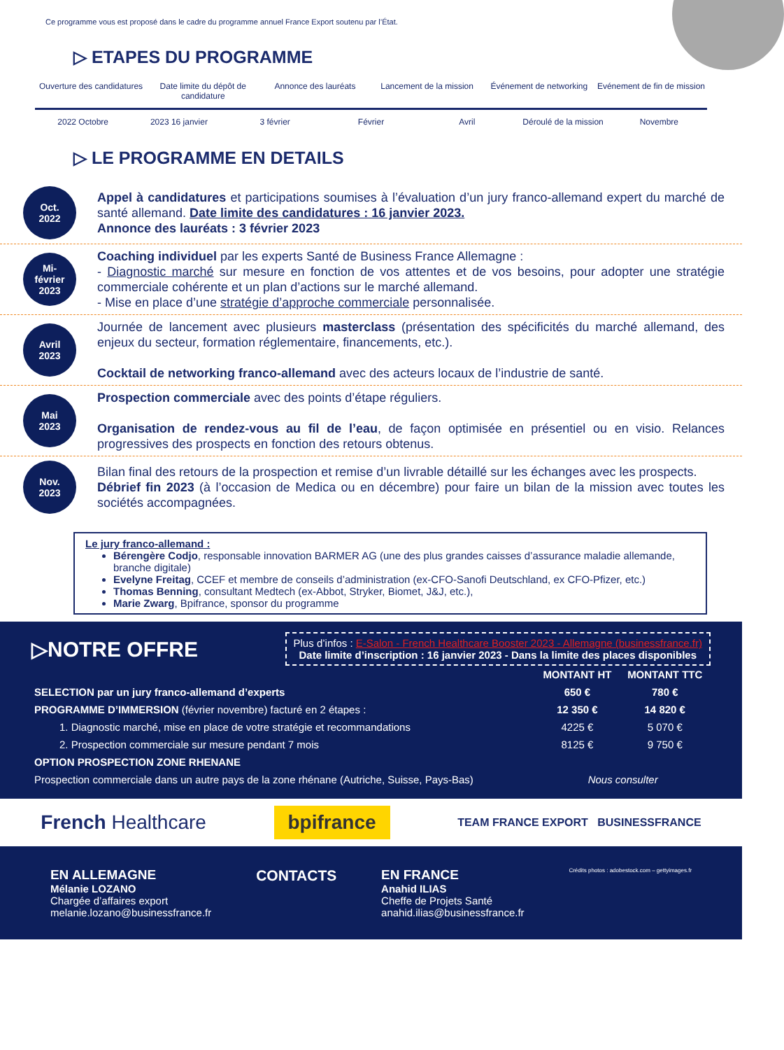Ce programme vous est proposé dans le cadre du programme annuel France Export soutenu par l’État.
▷ ETAPES DU PROGRAMME
Ouverture des candidatures Date limite du dépôt de candidature
Annonce des lauréats Lancement de la mission Événement de networking Evénement de fin de mission
2022 Octobre 2023 16 janvier 3 février Février Avril Déroulé de la mission Novembre
▷ LE PROGRAMME EN DETAILS
Oct.
2022
Appel à candidatures et participations soumises à l’évaluation d’un jury franco-allemand expert du marché de santé allemand. Date limite des candidatures : 16 janvier 2023.
Annonce des lauréats : 3 février 2023
Mi-
février
2023
Coaching individuel par les experts Santé de Business France Allemagne :
- Diagnostic marché sur mesure en fonction de vos attentes et de vos besoins, pour adopter une stratégie commerciale cohérente et un plan d’actions sur le marché allemand.
- Mise en place d’une stratégie d’approche commerciale personnalisée.
Avril
2023
Journée de lancement avec plusieurs masterclass (présentation des spécificités du marché allemand, des enjeux du secteur, formation réglementaire, financements, etc.).
Cocktail de networking franco-allemand avec des acteurs locaux de l’industrie de santé.
Mai
2023
Prospection commerciale avec des points d’étape réguliers.
Organisation de rendez-vous au fil de l’eau, de façon optimisée en présentiel ou en visio. Relances progressives des prospects en fonction des retours obtenus.
Nov.
2023
Bilan final des retours de la prospection et remise d’un livrable détaillé sur les échanges avec les prospects.
Débrief fin 2023 (à l’occasion de Medica ou en décembre) pour faire un bilan de la mission avec toutes les sociétés accompagnées.
Le jury franco-allemand :
Bérengère Codjo, responsable innovation BARMER AG (une des plus grandes caisses d’assurance maladie allemande, branche digitale)
Evelyne Freitag, CCEF et membre de conseils d’administration (ex-CFO-Sanofi Deutschland, ex CFO-Pfizer, etc.)
Thomas Benning, consultant Medtech (ex-Abbot, Stryker, Biomet, J&J, etc.),
Marie Zwarg, Bpifrance, sponsor du programme
▷NOTRE OFFRE
Plus d’infos : E-Salon - French Healthcare Booster 2023 - Allemagne (businessfrance.fr)
Date limite d’inscription : 16 janvier 2023 - Dans la limite des places disponibles
| | MONTANT HT | MONTANT TTC |
| --- | --- | --- |
| SELECTION par un jury franco-allemand d’experts | 650 € | 780 € |
| PROGRAMME D’IMMERSION (février novembre) facturé en 2 étapes : | 12 350 € | 14 820 € |
| 1. Diagnostic marché, mise en place de votre stratégie et recommandations | 4225 € | 5 070 € |
| 2. Prospection commerciale sur mesure pendant 7 mois | 8125 € | 9 750 € |
| OPTION PROSPECTION ZONE RHENANE | | |
| Prospection commerciale dans un autre pays de la zone rhénane (Autriche, Suisse, Pays-Bas) | Nous consulter | |
French Healthcare
bpifrance
TEAM FRANCE EXPORT BUSINESSFRANCE
EN ALLEMAGNE
Mélanie LOZANO
Chargée d’affaires export
melanie.lozano@businessfrance.fr
CONTACTS EN FRANCE
Anahid ILIAS
Cheffe de Projets Santé
anahid.ilias@businessfrance.fr
Crédits photos : adobestock.com – gettyimages.fr